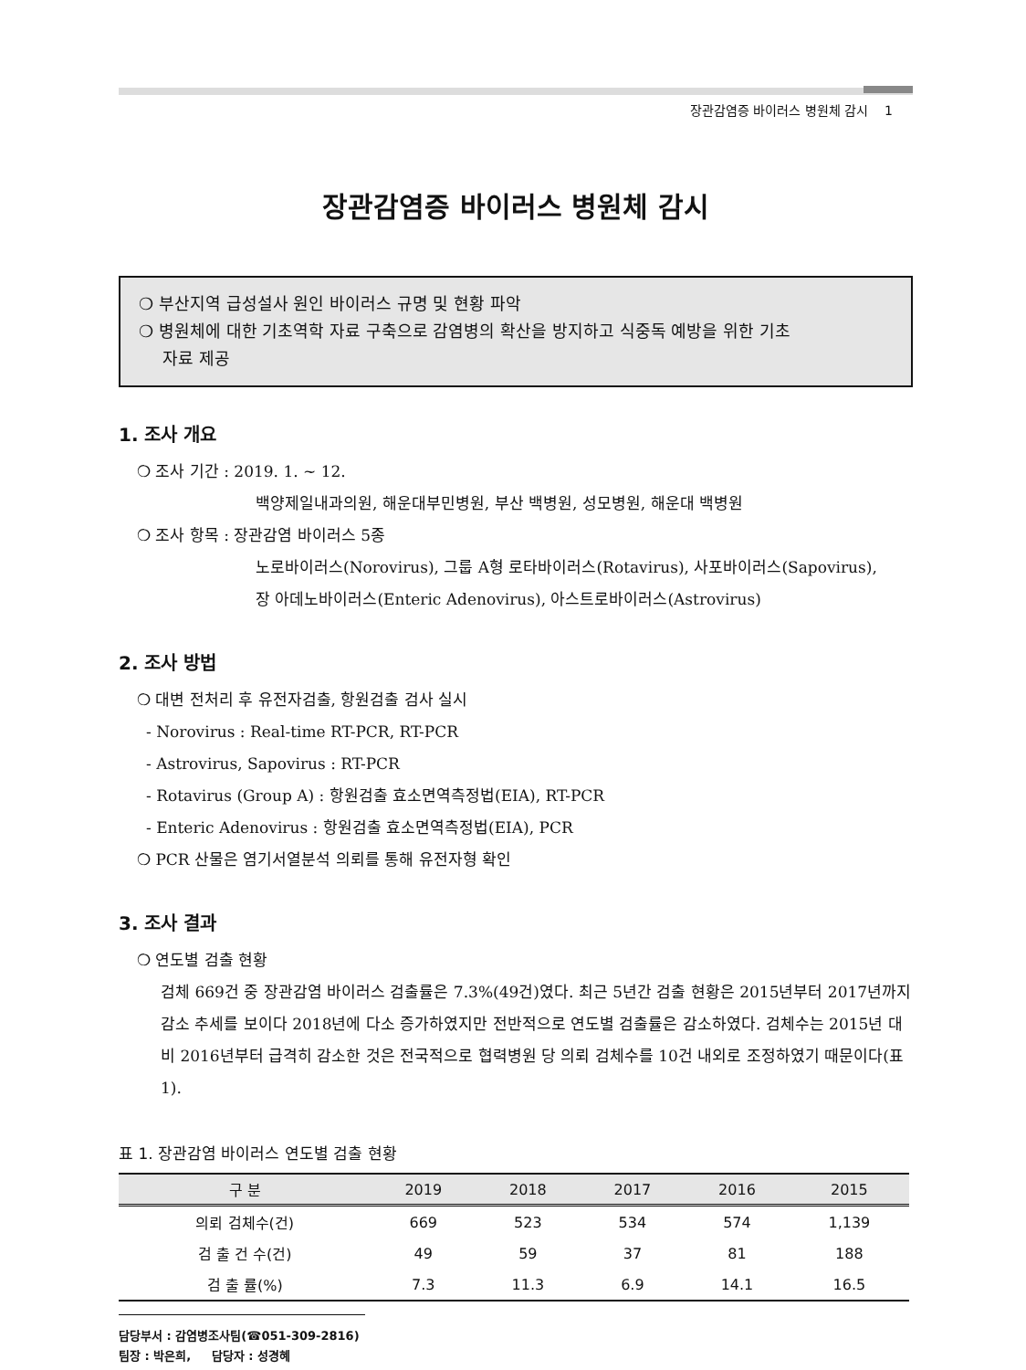장관감염증 바이러스 병원체 감시 1
장관감염증 바이러스 병원체 감시
❍ 부산지역 급성설사 원인 바이러스 규명 및 현황 파악
❍ 병원체에 대한 기초역학 자료 구축으로 감염병의 확산을 방지하고 식중독 예방을 위한 기초
자료 제공
1. 조사 개요
❍ 조사 기간 : 2019. 1. ~ 12.
백양제일내과의원, 해운대부민병원, 부산 백병원, 성모병원, 해운대 백병원
❍ 조사 항목 : 장관감염 바이러스 5종
노로바이러스(Norovirus), 그룹 A형 로타바이러스(Rotavirus), 사포바이러스(Sapovirus),
장 아데노바이러스(Enteric Adenovirus), 아스트로바이러스(Astrovirus)
2. 조사 방법
❍ 대변 전처리 후 유전자검출, 항원검출 검사 실시
- Norovirus : Real-time RT-PCR, RT-PCR
- Astrovirus, Sapovirus : RT-PCR
- Rotavirus (Group A) : 항원검출 효소면역측정법(EIA), RT-PCR
- Enteric Adenovirus : 항원검출 효소면역측정법(EIA), PCR
❍ PCR 산물은 염기서열분석 의뢰를 통해 유전자형 확인
3. 조사 결과
❍ 연도별 검출 현황
검체 669건 중 장관감염 바이러스 검출률은 7.3%(49건)였다. 최근 5년간 검출 현황은 2015년부터 2017년까지 감소 추세를 보이다 2018년에 다소 증가하였지만 전반적으로 연도별 검출률은 감소하였다. 검체수는 2015년 대비 2016년부터 급격히 감소한 것은 전국적으로 협력병원 당 의뢰 검체수를 10건 내외로 조정하였기 때문이다(표 1).
표 1. 장관감염 바이러스 연도별 검출 현황
| 구 분 | 2019 | 2018 | 2017 | 2016 | 2015 |
| --- | --- | --- | --- | --- | --- |
| 의뢰 검체수(건) | 669 | 523 | 534 | 574 | 1,139 |
| 검 출 건 수(건) | 49 | 59 | 37 | 81 | 188 |
| 검 출 률(%) | 7.3 | 11.3 | 6.9 | 14.1 | 16.5 |
담당부서 : 감염병조사팀(☎051-309-2816)
팀장 : 박은희, 담당자 : 성경혜